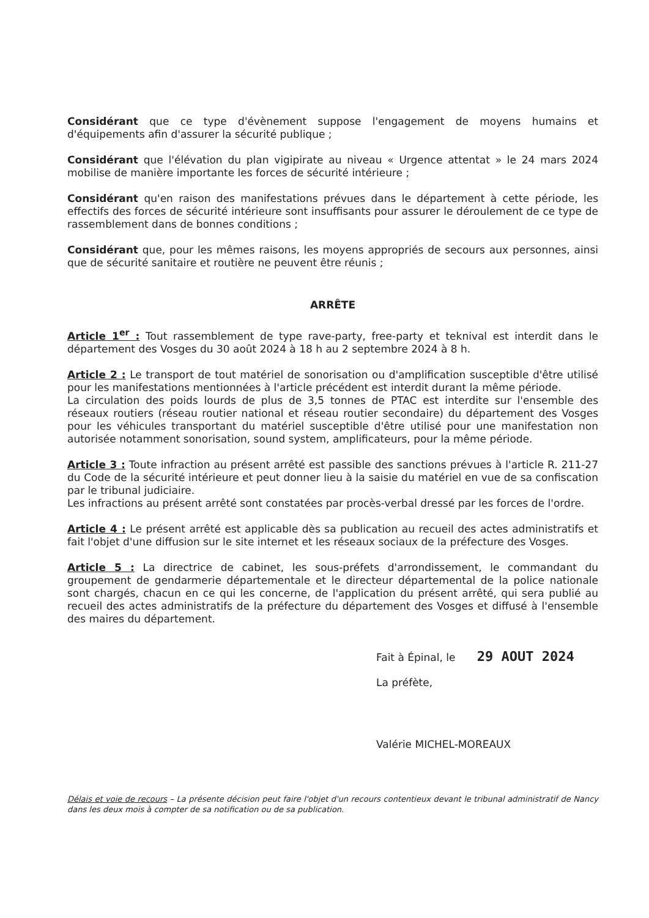Considérant que ce type d'évènement suppose l'engagement de moyens humains et d'équipements afin d'assurer la sécurité publique ;
Considérant que l'élévation du plan vigipirate au niveau « Urgence attentat » le 24 mars 2024 mobilise de manière importante les forces de sécurité intérieure ;
Considérant qu'en raison des manifestations prévues dans le département à cette période, les effectifs des forces de sécurité intérieure sont insuffisants pour assurer le déroulement de ce type de rassemblement dans de bonnes conditions ;
Considérant que, pour les mêmes raisons, les moyens appropriés de secours aux personnes, ainsi que de sécurité sanitaire et routière ne peuvent être réunis ;
ARRÊTE
Article 1<sup>er</sup> : Tout rassemblement de type rave-party, free-party et teknival est interdit dans le département des Vosges du 30 août 2024 à 18 h au 2 septembre 2024 à 8 h.
Article 2 : Le transport de tout matériel de sonorisation ou d'amplification susceptible d'être utilisé pour les manifestations mentionnées à l'article précédent est interdit durant la même période.
La circulation des poids lourds de plus de 3,5 tonnes de PTAC est interdite sur l'ensemble des réseaux routiers (réseau routier national et réseau routier secondaire) du département des Vosges pour les véhicules transportant du matériel susceptible d'être utilisé pour une manifestation non autorisée notamment sonorisation, sound system, amplificateurs, pour la même période.
Article 3 : Toute infraction au présent arrêté est passible des sanctions prévues à l'article R. 211-27 du Code de la sécurité intérieure et peut donner lieu à la saisie du matériel en vue de sa confiscation par le tribunal judiciaire.
Les infractions au présent arrêté sont constatées par procès-verbal dressé par les forces de l'ordre.
Article 4 : Le présent arrêté est applicable dès sa publication au recueil des actes administratifs et fait l'objet d'une diffusion sur le site internet et les réseaux sociaux de la préfecture des Vosges.
Article 5 : La directrice de cabinet, les sous-préfets d'arrondissement, le commandant du groupement de gendarmerie départementale et le directeur départemental de la police nationale sont chargés, chacun en ce qui les concerne, de l'application du présent arrêté, qui sera publié au recueil des actes administratifs de la préfecture du département des Vosges et diffusé à l'ensemble des maires du département.
Fait à Épinal, le 29 AOUT 2024
La préfète,
Valérie MICHEL-MOREAUX
Délais et voie de recours – La présente décision peut faire l'objet d'un recours contentieux devant le tribunal administratif de Nancy dans les deux mois à compter de sa notification ou de sa publication.